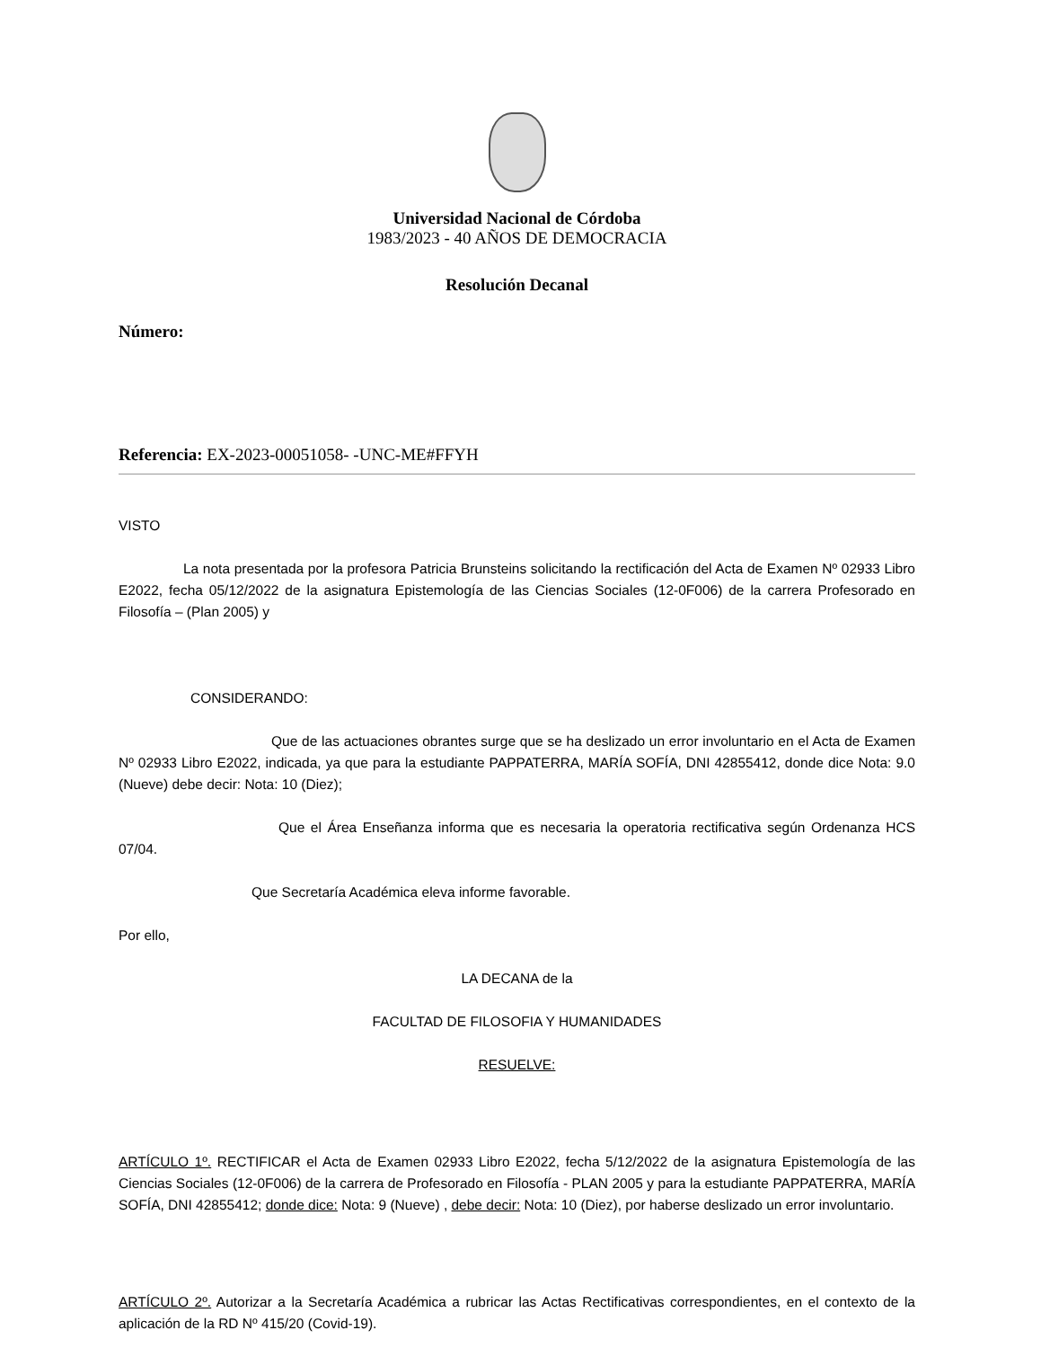Universidad Nacional de Córdoba
1983/2023 - 40 AÑOS DE DEMOCRACIA
Resolución Decanal
Número:
Referencia: EX-2023-00051058- -UNC-ME#FFYH
VISTO
La nota presentada por la profesora Patricia Brunsteins solicitando la rectificación del Acta de Examen Nº 02933 Libro E2022, fecha 05/12/2022 de la asignatura Epistemología de las Ciencias Sociales (12-0F006) de la carrera Profesorado en Filosofía – (Plan 2005) y
CONSIDERANDO:
Que de las actuaciones obrantes surge que se ha deslizado un error involuntario en el Acta de Examen Nº 02933 Libro E2022, indicada, ya que para la estudiante PAPPATERRA, MARÍA SOFÍA, DNI 42855412, donde dice Nota: 9.0 (Nueve) debe decir: Nota: 10 (Diez);
Que el Área Enseñanza informa que es necesaria la operatoria rectificativa según Ordenanza HCS 07/04.
Que Secretaría Académica eleva informe favorable.
Por ello,
LA DECANA de la
FACULTAD DE FILOSOFIA Y HUMANIDADES
RESUELVE:
ARTÍCULO 1º. RECTIFICAR el Acta de Examen 02933 Libro E2022, fecha 5/12/2022 de la asignatura Epistemología de las Ciencias Sociales (12-0F006) de la carrera de Profesorado en Filosofía - PLAN 2005 y para la estudiante PAPPATERRA, MARÍA SOFÍA, DNI 42855412; donde dice: Nota: 9 (Nueve) , debe decir: Nota: 10 (Diez), por haberse deslizado un error involuntario.
ARTÍCULO 2º. Autorizar a la Secretaría Académica a rubricar las Actas Rectificativas correspondientes, en el contexto de la aplicación de la RD Nº 415/20 (Covid-19).